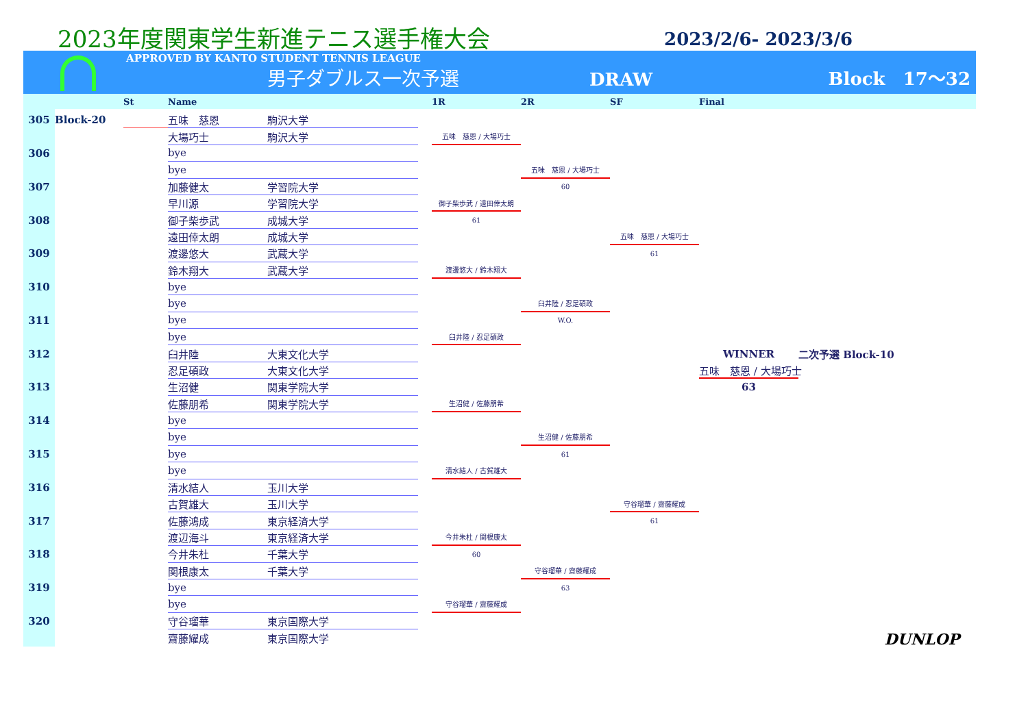2023年度関東学生新進テニス選手権大会
2023/2/6- 2023/3/6
APPROVED BY KANTO STUDENT TENNIS LEAGUE
男子ダブルス一次予選
DRAW
Block　17〜32
St Name 1R 2R SF Final
305
Block-20
五味　慈恩
駒沢大学
大場巧士
駒沢大学
五味　慈恩 / 大場巧士
306
bye
bye
五味　慈恩 / 大場巧士
60
307
加藤健太
学習院大学
早川源
学習院大学
御子柴歩武 / 遠田倖太朗
308
御子柴歩武
成城大学
61
遠田倖太朗
成城大学
五味　慈恩 / 大場巧士
309
渡邊悠大
武蔵大学
61
鈴木翔大
武蔵大学
渡邊悠大 / 鈴木翔大
310
bye
bye
臼井陸 / 忍足碩政
311
bye
W.O.
bye
臼井陸 / 忍足碩政
312
臼井陸
大東文化大学
WINNER
二次予選 Block-10
忍足碩政
大東文化大学
五味　慈恩 / 大場巧士
313
生沼健
関東学院大学
63
佐藤朋希
関東学院大学
生沼健 / 佐藤朋希
314
bye
bye
生沼健 / 佐藤朋希
315
bye
61
bye
清水結人 / 古賀雄大
316
清水結人
玉川大学
古賀雄大
玉川大学
守谷瑠華 / 齋藤耀成
317
佐藤鴻成
東京経済大学
61
渡辺海斗
東京経済大学
今井朱杜 / 関根康太
318
今井朱杜
千葉大学
60
関根康太
千葉大学
守谷瑠華 / 齋藤耀成
319
bye
63
bye
守谷瑠華 / 齋藤耀成
320
守谷瑠華
東京国際大学
齋藤耀成
東京国際大学
DUNLOP